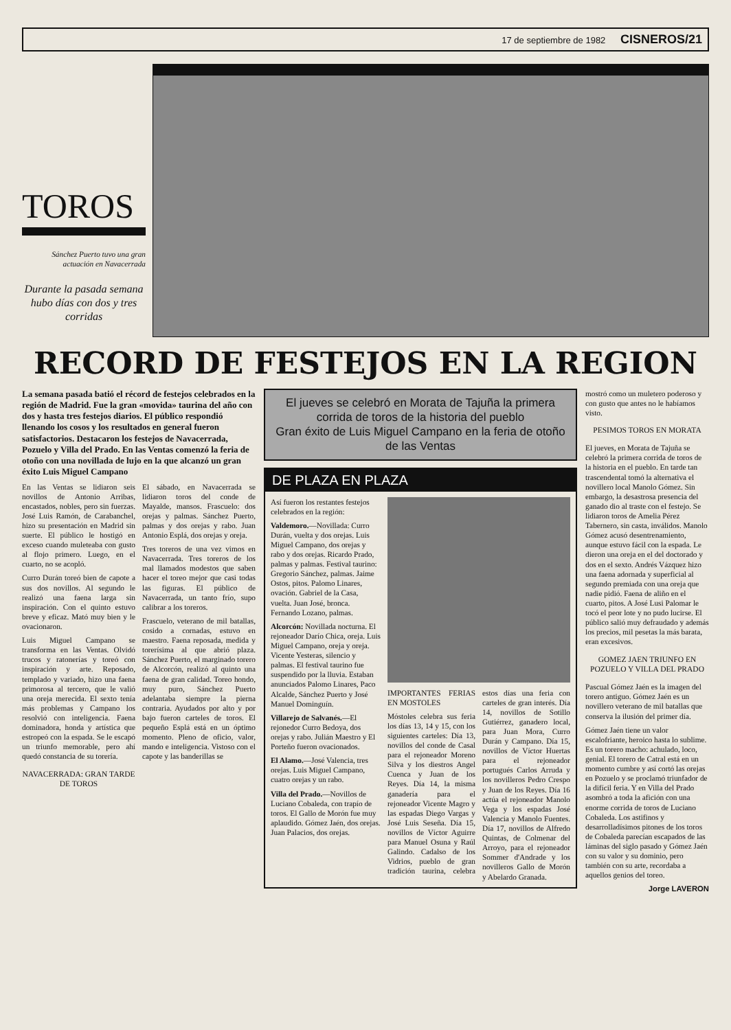17 de septiembre de 1982 CISNEROS/21
TOROS
Sánchez Puerto tuvo una gran actuación en Navacerrada
Durante la pasada semana hubo días con dos y tres corridas
RECORD DE FESTEJOS EN LA REGION
La semana pasada batió el récord de festejos celebrados en la región de Madrid. Fue la gran «movida» taurina del año con dos y hasta tres festejos diarios. El público respondió llenando los cosos y los resultados en general fueron satisfactorios. Destacaron los festejos de Navacerrada, Pozuelo y Villa del Prado. En las Ventas comenzó la feria de otoño con una novillada de lujo en la que alcanzó un gran éxito Luis Miguel Campano
En las Ventas se lidiaron seis novillos de Antonio Arribas, encastados, nobles, pero sin fuerzas. José Luis Ramón, de Carabanchel, hizo su presentación en Madrid sin suerte. El público le hostigó en exceso cuando muleteaba con gusto al flojo primero. Luego, en el cuarto, no se acopló.
Curro Durán toreó bien de capote a sus dos novillos. Al segundo le realizó una faena larga sin inspiración. Con el quinto estuvo breve y eficaz. Mató muy bien y le ovacionaron.
Luis Miguel Campano se transforma en las Ventas. Olvidó trucos y ratonerías y toreó con inspiración y arte. Reposado, templado y variado, hizo una faena primorosa al tercero, que le valió una oreja merecida. El sexto tenía más problemas y Campano los resolvió con inteligencia. Faena dominadora, honda y artística que estropeó con la espada. Se le escapó un triunfo memorable, pero ahí quedó constancia de su torería.
NAVACERRADA: GRAN TARDE DE TOROS
El sábado, en Navacerrada se lidiaron toros del conde de Mayalde, mansos. Frascuelo: dos orejas y palmas. Sánchez Puerto, palmas y dos orejas y rabo. Juan Antonio Esplá, dos orejas y oreja.
Tres toreros de una vez vimos en Navacerrada. Tres toreros de los mal llamados modestos que saben hacer el toreo mejor que casi todas las figuras. El público de Navacerrada, un tanto frío, supo calibrar a los toreros.
Frascuelo, veterano de mil batallas, cosido a cornadas, estuvo en maestro. Faena reposada, medida y torerísima al que abrió plaza. Sánchez Puerto, el marginado torero de Alcorcón, realizó al quinto una faena de gran calidad. Toreo hondo, muy puro, Sánchez Puerto adelantaba siempre la pierna contraria. Ayudados por alto y por bajo fueron carteles de toros. El pequeño Esplá está en un óptimo momento. Pleno de oficio, valor, mando e inteligencia. Vistoso con el capote y las banderillas se
El jueves se celebró en Morata de Tajuña la primera corrida de toros de la historia del pueblo
Gran éxito de Luis Miguel Campano en la feria de otoño de las Ventas
DE PLAZA EN PLAZA
Así fueron los restantes festejos celebrados en la región:
Valdemoro.—Novillada: Curro Durán, vuelta y dos orejas. Luis Miguel Campano, dos orejas y rabo y dos orejas. Ricardo Prado, palmas y palmas. Festival taurino: Gregorio Sánchez, palmas. Jaime Ostos, pitos. Palomo Linares, ovación. Gabriel de la Casa, vuelta. Juan José, bronca. Fernando Lozano, palmas.
Alcorcón: Novillada nocturna. El rejoneador Darío Chica, oreja. Luis Miguel Campano, oreja y oreja. Vicente Yesteras, silencio y palmas. El festival taurino fue suspendido por la lluvia. Estaban anunciados Palomo Linares, Paco Alcalde, Sánchez Puerto y José Manuel Dominguín.
Villarejo de Salvanés.—El rejonedor Curro Bedoya, dos orejas y rabo. Julián Maestro y El Porteño fueron ovacionados.
El Alamo.—José Valencia, tres orejas. Luis Miguel Campano, cuatro orejas y un rabo.
Villa del Prado.—Novillos de Luciano Cobaleda, con trapío de toros. El Gallo de Morón fue muy aplaudido. Gómez Jaén, dos orejas. Juan Palacios, dos orejas.
IMPORTANTES FERIAS EN MOSTOLES
Móstoles celebra sus feria los días 13, 14 y 15, con los siguientes carteles: Día 13, novillos del conde de Casal para el rejoneador Moreno Silva y los diestros Angel Cuenca y Juan de los Reyes. Día 14, la misma ganadería para el rejoneador Vicente Magro y las espadas Diego Vargas y José Luis Seseña. Día 15, novillos de Víctor Aguirre para Manuel Osuna y Raúl Galindo. Cadalso de los Vidrios, pueblo de gran tradición taurina, celebra estos días una feria con carteles de gran interés. Día 14, novillos de Sotillo Gutiérrez, ganadero local, para Juan Mora, Curro Durán y Campano. Día 15, novillos de Víctor Huertas para el rejoneador portugués Carlos Arruda y los novilleros Pedro Crespo y Juan de los Reyes. Día 16 actúa el rejoneador Manolo Vega y los espadas José Valencia y Manolo Fuentes. Día 17, novillos de Alfredo Quintas, de Colmenar del Arroyo, para el rejoneador Sommer d'Andrade y los novilleros Gallo de Morón y Abelardo Granada.
mostró como un muletero poderoso y con gusto que antes no le habíamos visto.
PESIMOS TOROS EN MORATA
El jueves, en Morata de Tajuña se celebró la primera corrida de toros de la historia en el pueblo. En tarde tan trascendental tomó la alternativa el novillero local Manolo Gómez. Sin embargo, la desastrosa presencia del ganado dio al traste con el festejo. Se lidiaron toros de Amelia Pérez Tabernero, sin casta, inválidos. Manolo Gómez acusó desentrenamiento, aunque estuvo fácil con la espada. Le dieron una oreja en el del doctorado y dos en el sexto. Andrés Vázquez hizo una faena adornada y superficial al segundo premiada con una oreja que nadie pidió. Faena de aliño en el cuarto, pitos. A José Lusi Palomar le tocó el peor lote y no pudo lucirse. El público salió muy defraudado y además los precios, mil pesetas la más barata, eran excesivos.
GOMEZ JAEN TRIUNFO EN POZUELO Y VILLA DEL PRADO
Pascual Gómez Jaén es la imagen del torero antiguo. Gómez Jaén es un novillero veterano de mil batallas que conserva la ilusión del primer día.
Gómez Jaén tiene un valor escalofriante, heroico hasta lo sublime. Es un torero macho: achulado, loco, genial. El torero de Catral está en un momento cumbre y así cortó las orejas en Pozuelo y se proclamó triunfador de la difícil feria. Y en Villa del Prado asombró a toda la afición con una enorme corrida de toros de Luciano Cobaleda. Los astifinos y desarrolladísimos pitones de los toros de Cobaleda parecían escapados de las láminas del siglo pasado y Gómez Jaén con su valor y su dominio, pero también con su arte, recordaba a aquellos genios del toreo.
Jorge LAVERON